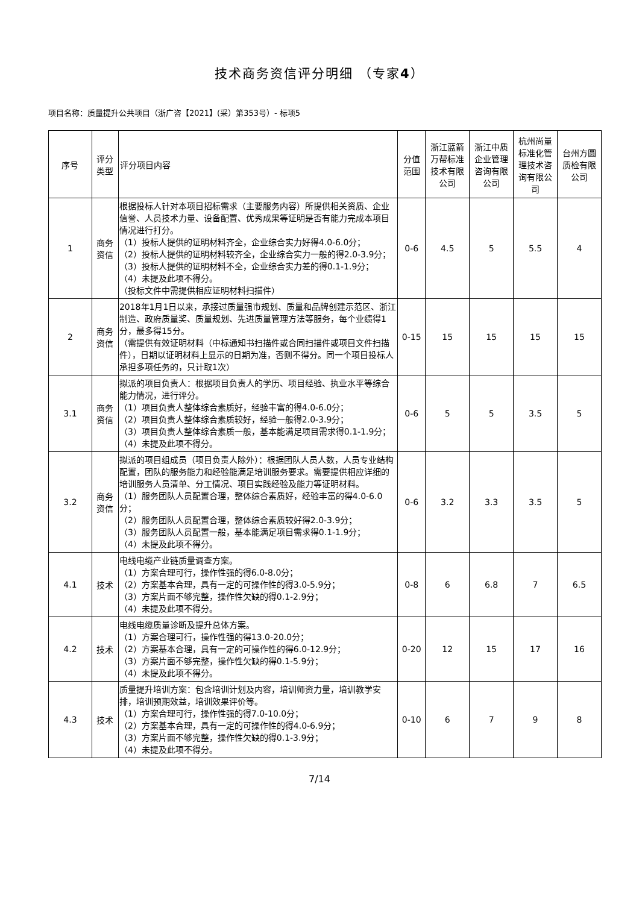技术商务资信评分明细 （专家4）
项目名称：质量提升公共项目（浙广咨【2021】(采）第353号）- 标项5
| 序号 | 评分类型 | 评分项目内容 | 分值范围 | 浙江蓝箭万帮标准技术有限公司 | 浙江中质企业管理咨询有限公司 | 杭州尚量标准化管理技术咨询有限公司 | 台州方圆质检有限公司 |
| --- | --- | --- | --- | --- | --- | --- | --- |
| 1 | 商务资信 | 根据投标人针对本项目招标需求（主要服务内容）所提供相关资质、企业信誉、人员技术力量、设备配置、优秀成果等证明是否有能力完成本项目情况进行打分。 （1）投标人提供的证明材料齐全，企业综合实力好得4.0-6.0分； （2）投标人提供的证明材料较齐全，企业综合实力一般的得2.0-3.9分； （3）投标人提供的证明材料不全，企业综合实力差的得0.1-1.9分； （4）未提及此项不得分。 （投标文件中需提供相应证明材料扫描件） | 0-6 | 4.5 | 5 | 5.5 | 4 |
| 2 | 商务资信 | 2018年1月1日以来，承接过质量强市规划、质量和品牌创建示范区、浙江制造、政府质量奖、质量规划、先进质量管理方法等服务，每个业绩得1分，最多得15分。 （需提供有效证明材料（中标通知书扫描件或合同扫描件或项目文件扫描件），日期以证明材料上显示的日期为准，否则不得分。同一个项目投标人承担多项任务的，只计取1次） | 0-15 | 15 | 15 | 15 | 15 |
| 3.1 | 商务资信 | 拟派的项目负责人：根据项目负责人的学历、项目经验、执业水平等综合能力情况，进行评分。 （1）项目负责人整体综合素质好，经验丰富的得4.0-6.0分； （2）项目负责人整体综合素质较好，经验一般得2.0-3.9分； （3）项目负责人整体综合素质一般，基本能满足项目需求得0.1-1.9分； （4）未提及此项不得分。 | 0-6 | 5 | 5 | 3.5 | 5 |
| 3.2 | 商务资信 | 拟派的项目组成员（项目负责人除外）：根据团队人员人数，人员专业结构配置，团队的服务能力和经验能满足培训服务要求。需要提供相应详细的培训服务人员清单、分工情况、项目实践经验及能力等证明材料。 （1）服务团队人员配置合理，整体综合素质好，经验丰富的得4.0-6.0分； （2）服务团队人员配置合理，整体综合素质较好得2.0-3.9分； （3）服务团队人员配置一般，基本能满足项目需求得0.1-1.9分； （4）未提及此项不得分。 | 0-6 | 3.2 | 3.3 | 3.5 | 5 |
| 4.1 | 技术 | 电线电缆产业链质量调查方案。 （1）方案合理可行，操作性强的得6.0-8.0分； （2）方案基本合理，具有一定的可操作性的得3.0-5.9分； （3）方案片面不够完整，操作性欠缺的得0.1-2.9分； （4）未提及此项不得分。 | 0-8 | 6 | 6.8 | 7 | 6.5 |
| 4.2 | 技术 | 电线电缆质量诊断及提升总体方案。 （1）方案合理可行，操作性强的得13.0-20.0分； （2）方案基本合理，具有一定的可操作性的得6.0-12.9分； （3）方案片面不够完整，操作性欠缺的得0.1-5.9分； （4）未提及此项不得分。 | 0-20 | 12 | 15 | 17 | 16 |
| 4.3 | 技术 | 质量提升培训方案：包含培训计划及内容，培训师资力量，培训教学安排，培训预期效益，培训效果评价等。 （1）方案合理可行，操作性强的得7.0-10.0分； （2）方案基本合理，具有一定的可操作性的得4.0-6.9分； （3）方案片面不够完整，操作性欠缺的得0.1-3.9分； （4）未提及此项不得分。 | 0-10 | 6 | 7 | 9 | 8 |
7/14